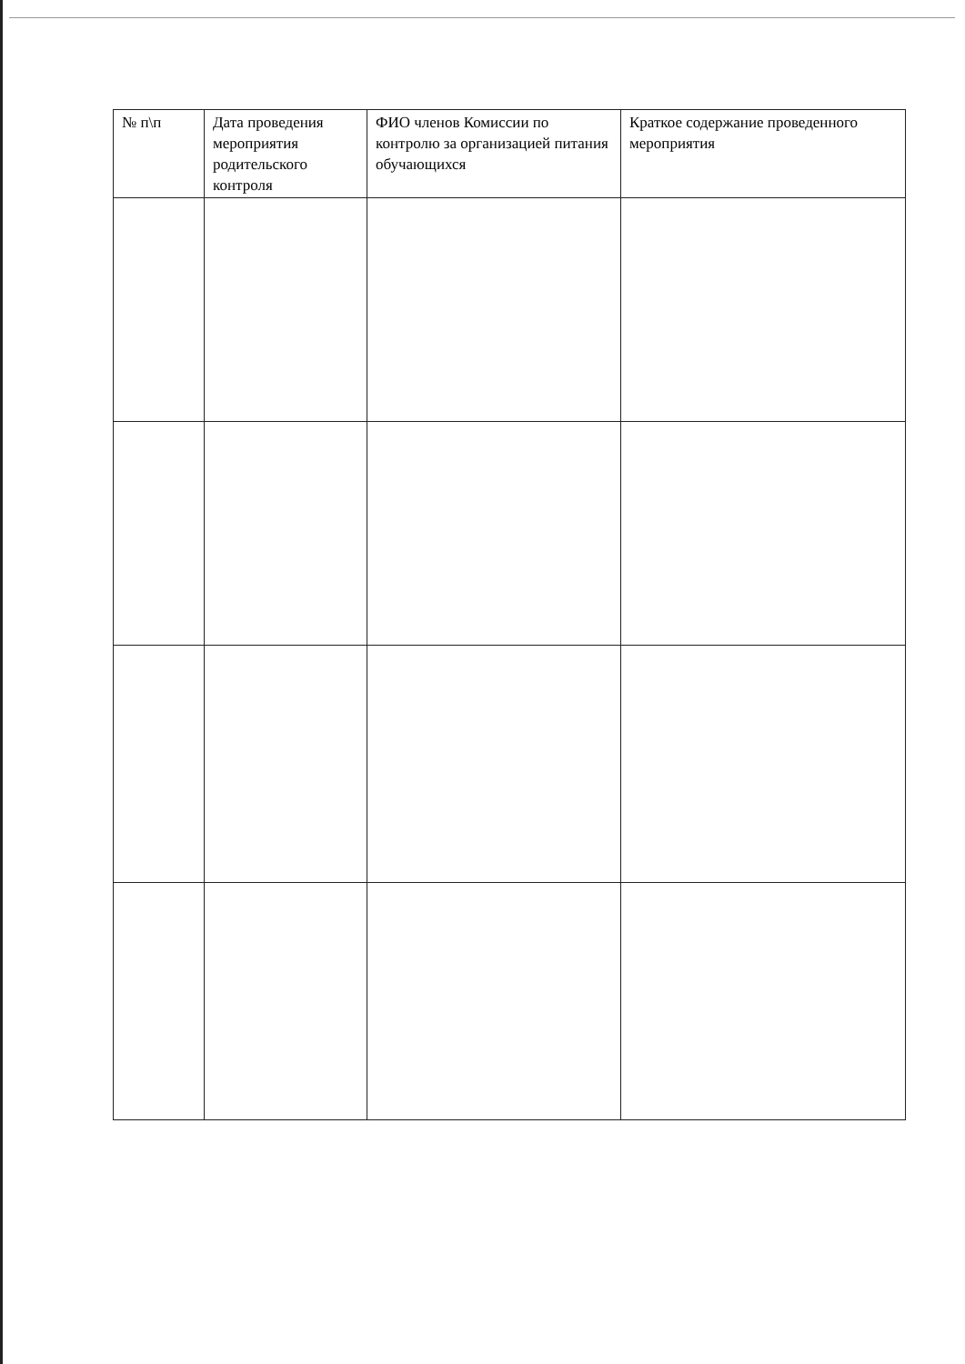| № п\п | Дата проведения мероприятия родительского контроля | ФИО членов Комиссии по контролю за организацией питания обучающихся | Краткое содержание проведенного мероприятия |
| --- | --- | --- | --- |